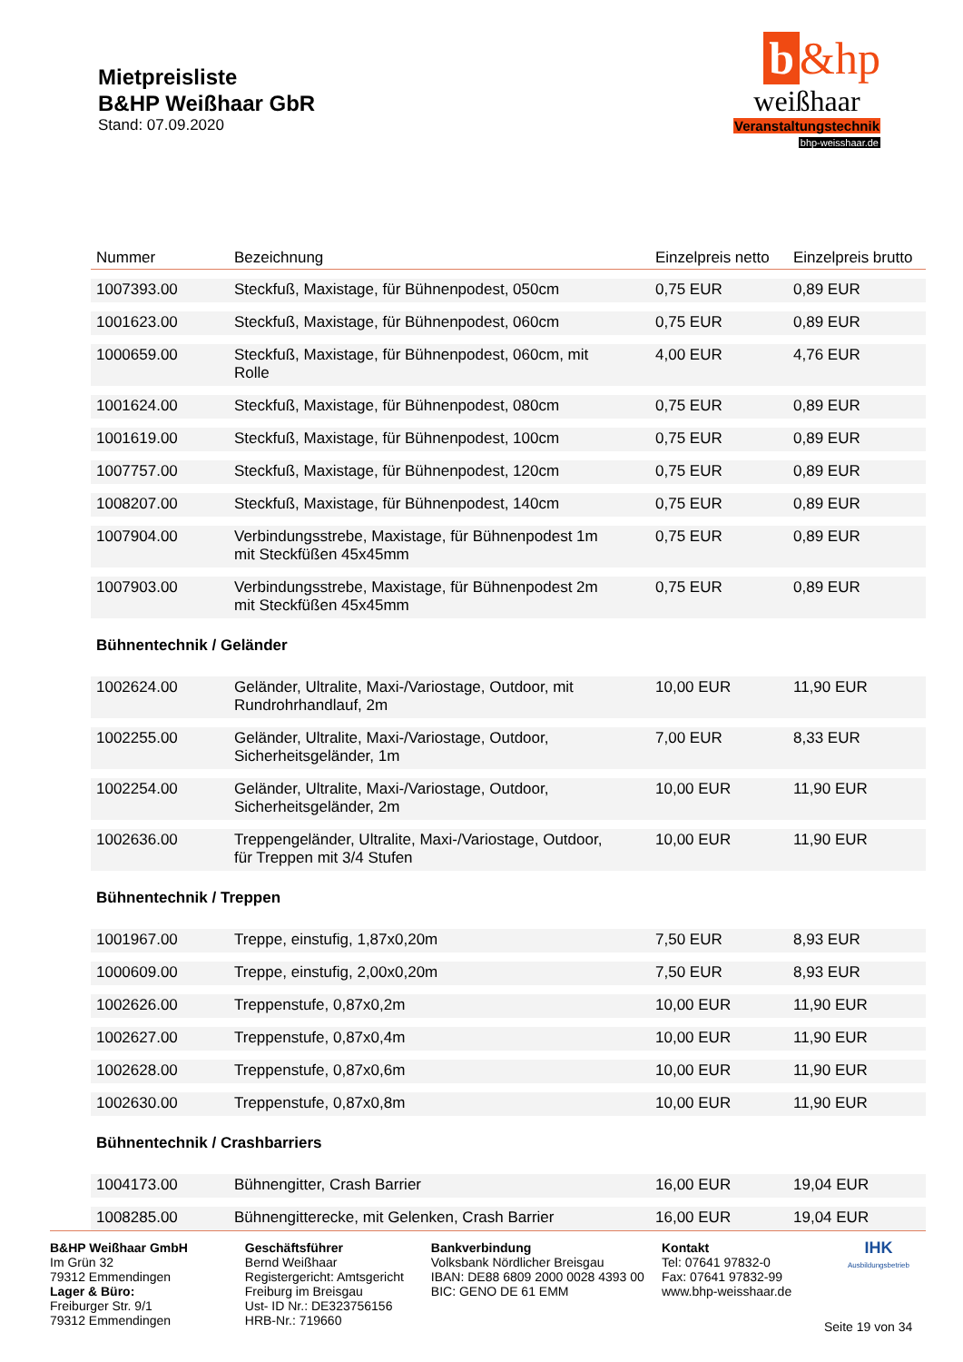Mietpreisliste
B&HP Weißhaar GbR
Stand: 07.09.2020
b &hp
weißhaar
Veranstaltungstechnik
bhp-weisshaar.de
| Nummer | Bezeichnung | Einzelpreis netto | Einzelpreis brutto |
| --- | --- | --- | --- |
| 1007393.00 | Steckfuß, Maxistage, für Bühnenpodest, 050cm | 0,75 EUR | 0,89 EUR |
| 1001623.00 | Steckfuß, Maxistage, für Bühnenpodest, 060cm | 0,75 EUR | 0,89 EUR |
| 1000659.00 | Steckfuß, Maxistage, für Bühnenpodest, 060cm, mit Rolle | 4,00 EUR | 4,76 EUR |
| 1001624.00 | Steckfuß, Maxistage, für Bühnenpodest, 080cm | 0,75 EUR | 0,89 EUR |
| 1001619.00 | Steckfuß, Maxistage, für Bühnenpodest, 100cm | 0,75 EUR | 0,89 EUR |
| 1007757.00 | Steckfuß, Maxistage, für Bühnenpodest, 120cm | 0,75 EUR | 0,89 EUR |
| 1008207.00 | Steckfuß, Maxistage, für Bühnenpodest, 140cm | 0,75 EUR | 0,89 EUR |
| 1007904.00 | Verbindungsstrebe, Maxistage, für Bühnenpodest 1m mit Steckfüßen 45x45mm | 0,75 EUR | 0,89 EUR |
| 1007903.00 | Verbindungsstrebe, Maxistage, für Bühnenpodest 2m mit Steckfüßen 45x45mm | 0,75 EUR | 0,89 EUR |
| Bühnentechnik / Geländer | | | |
| 1002624.00 | Geländer, Ultralite, Maxi-/Variostage, Outdoor, mit Rundrohrhandlauf, 2m | 10,00 EUR | 11,90 EUR |
| 1002255.00 | Geländer, Ultralite, Maxi-/Variostage, Outdoor, Sicherheitsgeländer, 1m | 7,00 EUR | 8,33 EUR |
| 1002254.00 | Geländer, Ultralite, Maxi-/Variostage, Outdoor, Sicherheitsgeländer, 2m | 10,00 EUR | 11,90 EUR |
| 1002636.00 | Treppengeländer, Ultralite, Maxi-/Variostage, Outdoor, für Treppen mit 3/4 Stufen | 10,00 EUR | 11,90 EUR |
| Bühnentechnik / Treppen | | | |
| 1001967.00 | Treppe, einstufig, 1,87x0,20m | 7,50 EUR | 8,93 EUR |
| 1000609.00 | Treppe, einstufig, 2,00x0,20m | 7,50 EUR | 8,93 EUR |
| 1002626.00 | Treppenstufe, 0,87x0,2m | 10,00 EUR | 11,90 EUR |
| 1002627.00 | Treppenstufe, 0,87x0,4m | 10,00 EUR | 11,90 EUR |
| 1002628.00 | Treppenstufe, 0,87x0,6m | 10,00 EUR | 11,90 EUR |
| 1002630.00 | Treppenstufe, 0,87x0,8m | 10,00 EUR | 11,90 EUR |
| Bühnentechnik / Crashbarriers | | | |
| 1004173.00 | Bühnengitter, Crash Barrier | 16,00 EUR | 19,04 EUR |
| 1008285.00 | Bühnengitterecke, mit Gelenken, Crash Barrier | 16,00 EUR | 19,04 EUR |
B&HP Weißhaar GmbH
Im Grün 32
79312 Emmendingen
Lager & Büro:
Freiburger Str. 9/1
79312 Emmendingen
Geschäftsführer
Bernd Weißhaar
Registergericht: Amtsgericht
Freiburg im Breisgau
Ust- ID Nr.: DE323756156
HRB-Nr.: 719660
Bankverbindung
Volksbank Nördlicher Breisgau
IBAN: DE88 6809 2000 0028 4393 00
BIC: GENO DE 61 EMM
Kontakt
Tel: 07641 97832-0
Fax: 07641 97832-99
www.bhp-weisshaar.de
IHK
Ausbildungsbetrieb
Seite 19 von 34